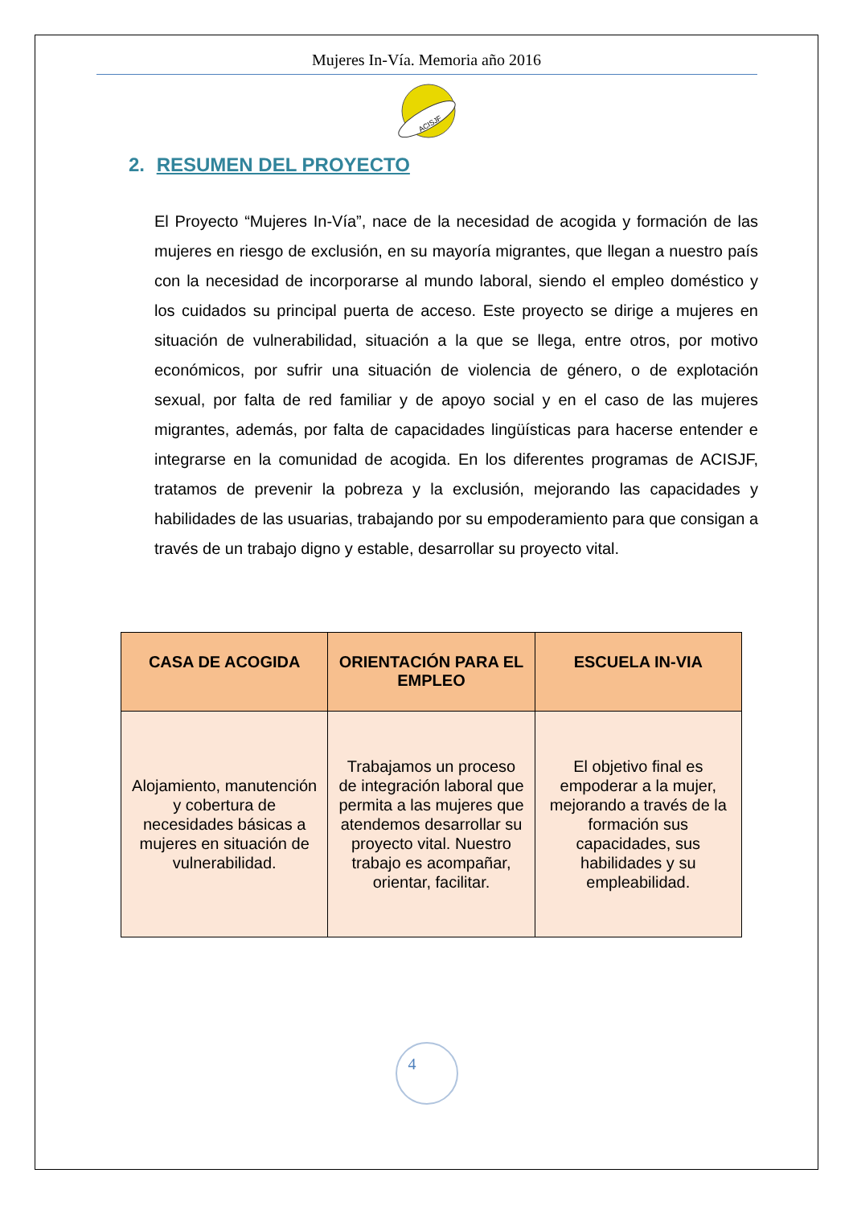Mujeres In-Vía. Memoria año 2016
ACISJF
2. RESUMEN DEL PROYECTO
El Proyecto “Mujeres In-Vía”, nace de la necesidad de acogida y formación de las mujeres en riesgo de exclusión, en su mayoría migrantes, que llegan a nuestro país con la necesidad de incorporarse al mundo laboral, siendo el empleo doméstico y los cuidados su principal puerta de acceso. Este proyecto se dirige a mujeres en situación de vulnerabilidad, situación a la que se llega, entre otros, por motivo económicos, por sufrir una situación de violencia de género, o de explotación sexual, por falta de red familiar y de apoyo social y en el caso de las mujeres migrantes, además, por falta de capacidades lingüísticas para hacerse entender e integrarse en la comunidad de acogida. En los diferentes programas de ACISJF, tratamos de prevenir la pobreza y la exclusión, mejorando las capacidades y habilidades de las usuarias, trabajando por su empoderamiento para que consigan a través de un trabajo digno y estable, desarrollar su proyecto vital.
| CASA DE ACOGIDA | ORIENTACIÓN PARA EL EMPLEO | ESCUELA IN-VIA |
| --- | --- | --- |
| Alojamiento, manutención y cobertura de necesidades básicas a mujeres en situación de vulnerabilidad. | Trabajamos un proceso de integración laboral que permita a las mujeres que atendemos desarrollar su proyecto vital. Nuestro trabajo es acompañar, orientar, facilitar. | El objetivo final es empoderar a la mujer, mejorando a través de la formación sus capacidades, sus habilidades y su empleabilidad. |
4